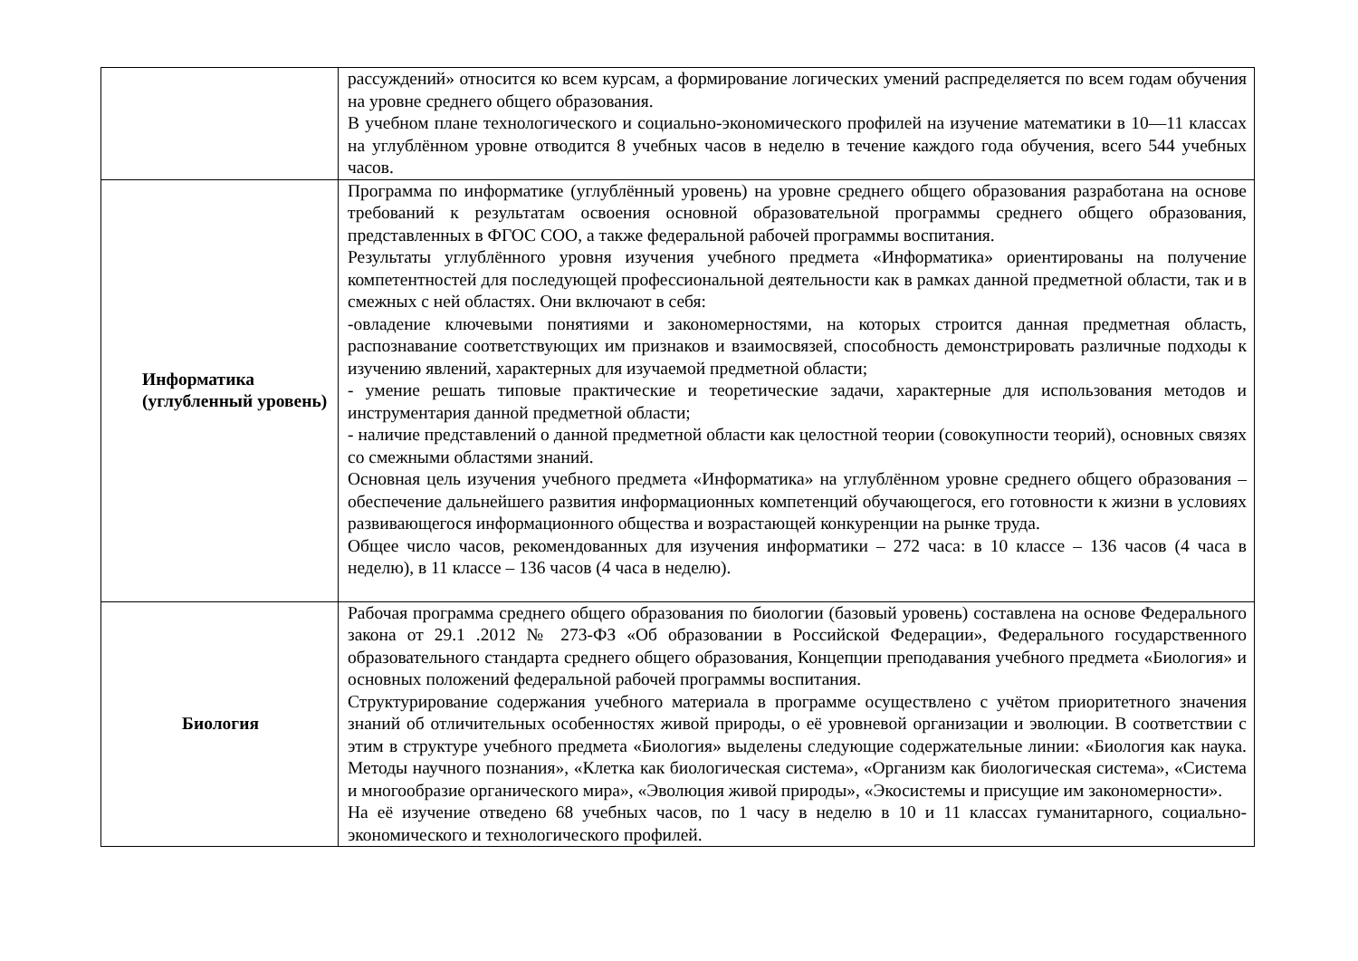| | рассуждений» относится ко всем курсам, а формирование логических умений распределяется по всем годам обучения на уровне среднего общего образования. В учебном плане технологического и социально-экономического профилей на изучение математики в 10—11 классах на углублённом уровне отводится 8 учебных часов в неделю в течение каждого года обучения, всего 544 учебных часов. |
| Информатика (углубленный уровень) | Программа по информатике (углублённый уровень) на уровне среднего общего образования разработана на основе требований к результатам освоения основной образовательной программы среднего общего образования, представленных в ФГОС СОО, а также федеральной рабочей программы воспитания. Результаты углублённого уровня изучения учебного предмета «Информатика» ориентированы на получение компетентностей для последующей профессиональной деятельности как в рамках данной предметной области, так и в смежных с ней областях. Они включают в себя: -овладение ключевыми понятиями и закономерностями, на которых строится данная предметная область, распознавание соответствующих им признаков и взаимосвязей, способность демонстрировать различные подходы к изучению явлений, характерных для изучаемой предметной области; - умение решать типовые практические и теоретические задачи, характерные для использования методов и инструментария данной предметной области; - наличие представлений о данной предметной области как целостной теории (совокупности теорий), основных связях со смежными областями знаний. Основная цель изучения учебного предмета «Информатика» на углублённом уровне среднего общего образования – обеспечение дальнейшего развития информационных компетенций обучающегося, его готовности к жизни в условиях развивающегося информационного общества и возрастающей конкуренции на рынке труда. Общее число часов, рекомендованных для изучения информатики – 272 часа: в 10 классе – 136 часов (4 часа в неделю), в 11 классе – 136 часов (4 часа в неделю). |
| Биология | Рабочая программа среднего общего образования по биологии (базовый уровень) составлена на основе Федерального закона от 29.1 .2012 № 273-ФЗ «Об образовании в Российской Федерации», Федерального государственного образовательного стандарта среднего общего образования, Концепции преподавания учебного предмета «Биология» и основных положений федеральной рабочей программы воспитания. Структурирование содержания учебного материала в программе осуществлено с учётом приоритетного значения знаний об отличительных особенностях живой природы, о её уровневой организации и эволюции. В соответствии с этим в структуре учебного предмета «Биология» выделены следующие содержательные линии: «Биология как наука. Методы научного познания», «Клетка как биологическая система», «Организм как биологическая система», «Система и многообразие органического мира», «Эволюция живой природы», «Экосистемы и присущие им закономерности». На её изучение отведено 68 учебных часов, по 1 часу в неделю в 10 и 11 классах гуманитарного, социально-экономического и технологического профилей. |